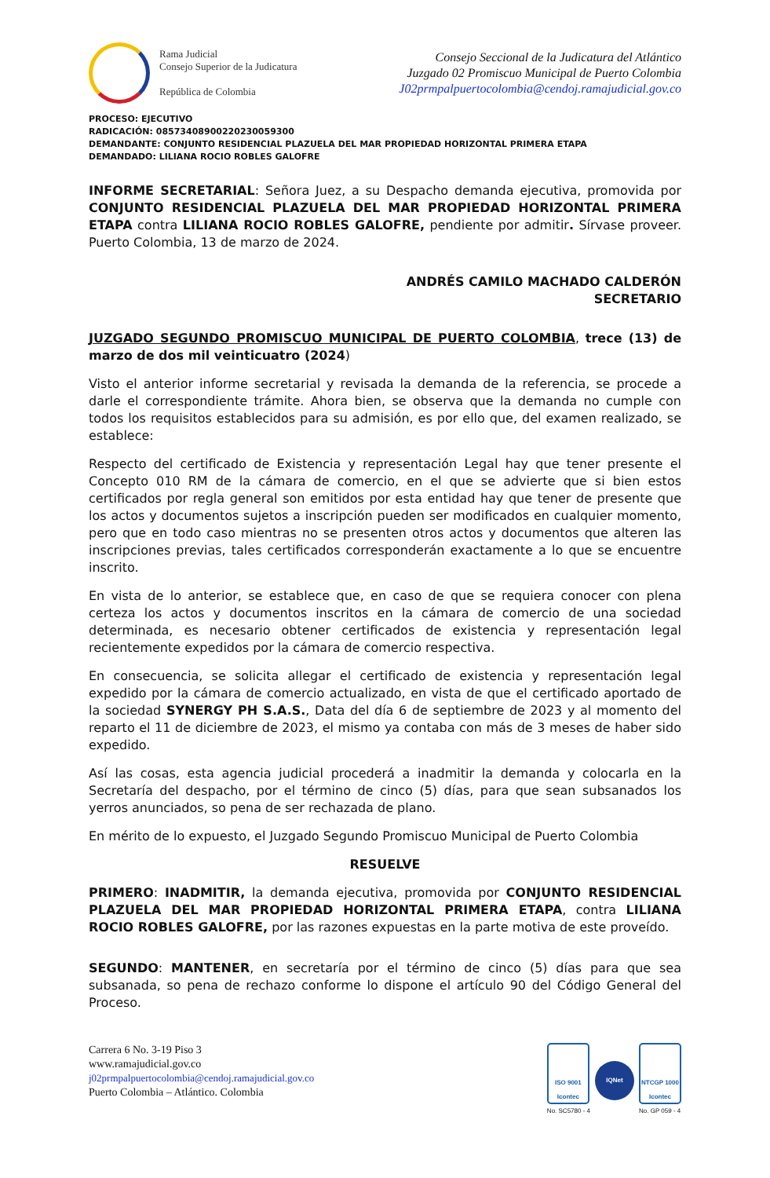Rama Judicial
Consejo Superior de la Judicatura
República de Colombia
Consejo Seccional de la Judicatura del Atlántico
Juzgado 02 Promiscuo Municipal de Puerto Colombia
J02prmpalpuertocolombia@cendoj.ramajudicial.gov.co
PROCESO: EJECUTIVO
RADICACIÓN: 08573408900220230059300
DEMANDANTE: CONJUNTO RESIDENCIAL PLAZUELA DEL MAR PROPIEDAD HORIZONTAL PRIMERA ETAPA
DEMANDADO: LILIANA ROCIO ROBLES GALOFRE
INFORME SECRETARIAL: Señora Juez, a su Despacho demanda ejecutiva, promovida por CONJUNTO RESIDENCIAL PLAZUELA DEL MAR PROPIEDAD HORIZONTAL PRIMERA ETAPA contra LILIANA ROCIO ROBLES GALOFRE, pendiente por admitir. Sírvase proveer. Puerto Colombia, 13 de marzo de 2024.
ANDRÉS CAMILO MACHADO CALDERÓN
SECRETARIO
JUZGADO SEGUNDO PROMISCUO MUNICIPAL DE PUERTO COLOMBIA, trece (13) de marzo de dos mil veinticuatro (2024)
Visto el anterior informe secretarial y revisada la demanda de la referencia, se procede a darle el correspondiente trámite. Ahora bien, se observa que la demanda no cumple con todos los requisitos establecidos para su admisión, es por ello que, del examen realizado, se establece:
Respecto del certificado de Existencia y representación Legal hay que tener presente el Concepto 010 RM de la cámara de comercio, en el que se advierte que si bien estos certificados por regla general son emitidos por esta entidad hay que tener de presente que los actos y documentos sujetos a inscripción pueden ser modificados en cualquier momento, pero que en todo caso mientras no se presenten otros actos y documentos que alteren las inscripciones previas, tales certificados corresponderán exactamente a lo que se encuentre inscrito.
En vista de lo anterior, se establece que, en caso de que se requiera conocer con plena certeza los actos y documentos inscritos en la cámara de comercio de una sociedad determinada, es necesario obtener certificados de existencia y representación legal recientemente expedidos por la cámara de comercio respectiva.
En consecuencia, se solicita allegar el certificado de existencia y representación legal expedido por la cámara de comercio actualizado, en vista de que el certificado aportado de la sociedad SYNERGY PH S.A.S., Data del día 6 de septiembre de 2023 y al momento del reparto el 11 de diciembre de 2023, el mismo ya contaba con más de 3 meses de haber sido expedido.
Así las cosas, esta agencia judicial procederá a inadmitir la demanda y colocarla en la Secretaría del despacho, por el término de cinco (5) días, para que sean subsanados los yerros anunciados, so pena de ser rechazada de plano.
En mérito de lo expuesto, el Juzgado Segundo Promiscuo Municipal de Puerto Colombia
RESUELVE
PRIMERO: INADMITIR, la demanda ejecutiva, promovida por CONJUNTO RESIDENCIAL PLAZUELA DEL MAR PROPIEDAD HORIZONTAL PRIMERA ETAPA, contra LILIANA ROCIO ROBLES GALOFRE, por las razones expuestas en la parte motiva de este proveído.
SEGUNDO: MANTENER, en secretaría por el término de cinco (5) días para que sea subsanada, so pena de rechazo conforme lo dispone el artículo 90 del Código General del Proceso.
Carrera 6 No. 3-19 Piso 3
www.ramajudicial.gov.co
j02prmpalpuertocolombia@cendoj.ramajudicial.gov.co
Puerto Colombia – Atlántico. Colombia
ISO 9001
Icontec
No. SC5780 - 4
IQNet
NTCGP 1000
Icontec
No. GP 059 - 4